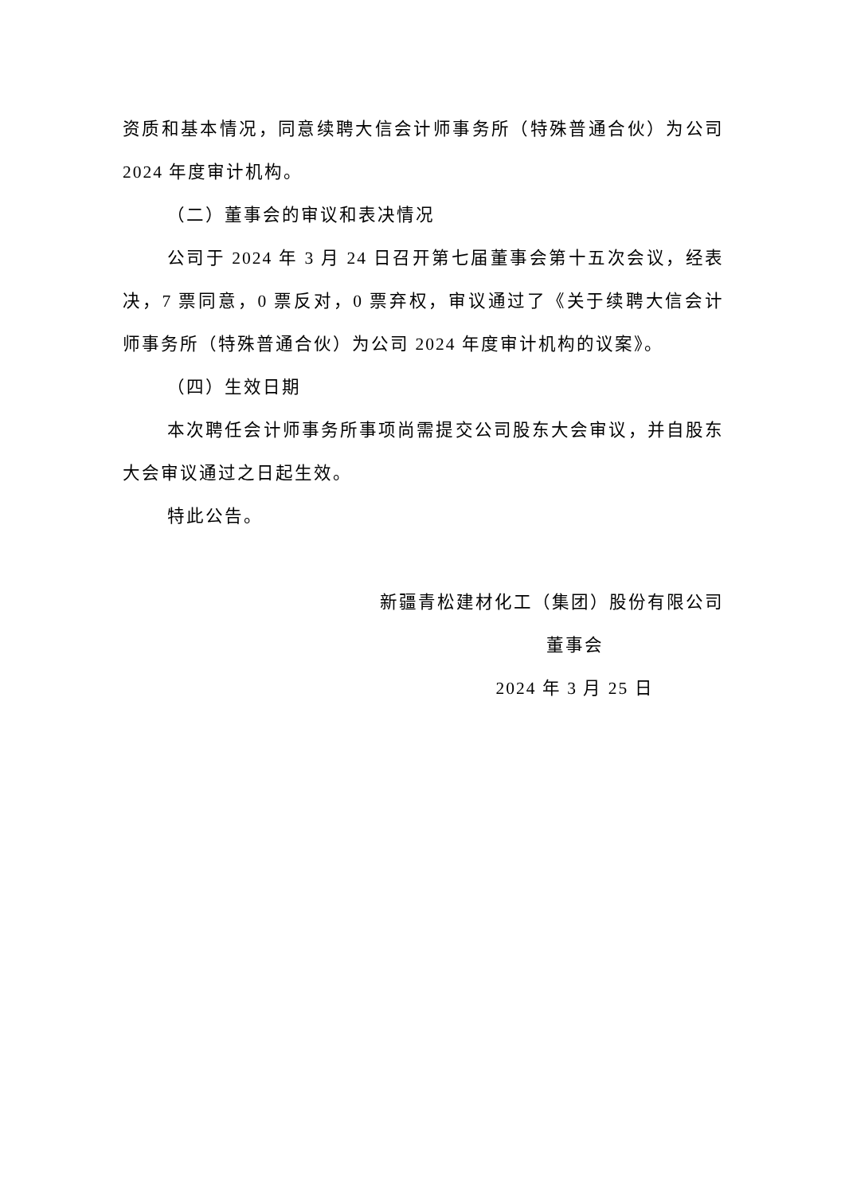资质和基本情况，同意续聘大信会计师事务所（特殊普通合伙）为公司 2024 年度审计机构。
（二）董事会的审议和表决情况
公司于 2024 年 3 月 24 日召开第七届董事会第十五次会议，经表决，7 票同意，0 票反对，0 票弃权，审议通过了《关于续聘大信会计师事务所（特殊普通合伙）为公司 2024 年度审计机构的议案》。
（四）生效日期
本次聘任会计师事务所事项尚需提交公司股东大会审议，并自股东大会审议通过之日起生效。
特此公告。
新疆青松建材化工（集团）股份有限公司
董事会
2024 年 3 月 25 日